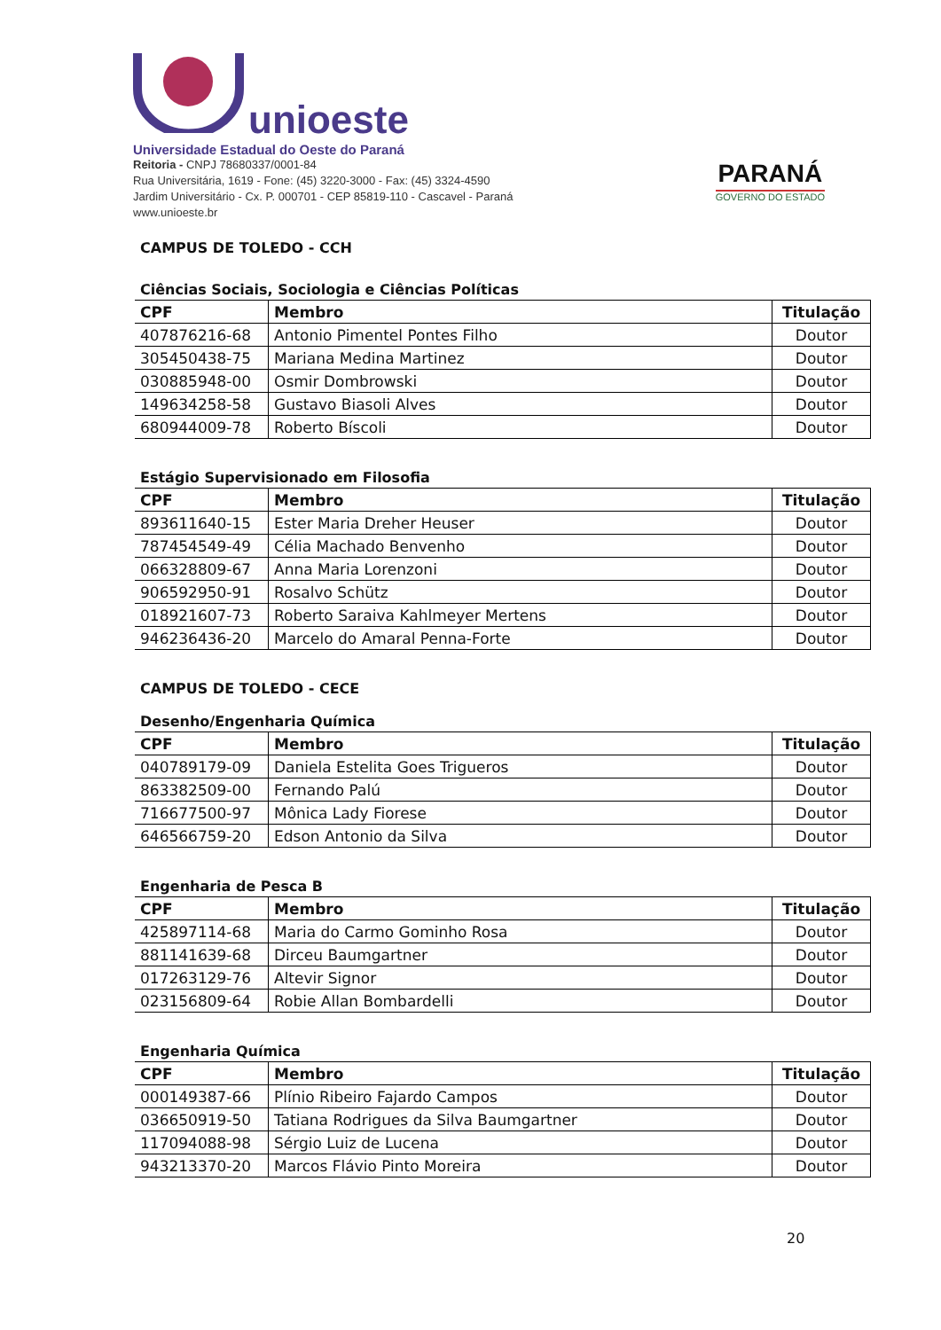unioeste
Universidade Estadual do Oeste do Paraná
Reitoria - CNPJ 78680337/0001-84
Rua Universitária, 1619 - Fone: (45) 3220-3000 - Fax: (45) 3324-4590
Jardim Universitário - Cx. P. 000701 - CEP 85819-110 - Cascavel - Paraná
www.unioeste.br
PARANÁ
GOVERNO DO ESTADO
CAMPUS DE TOLEDO - CCH
Ciências Sociais, Sociologia e Ciências Políticas
| CPF | Membro | Titulação |
| --- | --- | --- |
| 407876216-68 | Antonio Pimentel Pontes Filho | Doutor |
| 305450438-75 | Mariana Medina Martinez | Doutor |
| 030885948-00 | Osmir Dombrowski | Doutor |
| 149634258-58 | Gustavo Biasoli Alves | Doutor |
| 680944009-78 | Roberto Bíscoli | Doutor |
Estágio Supervisionado em Filosofia
| CPF | Membro | Titulação |
| --- | --- | --- |
| 893611640-15 | Ester Maria Dreher Heuser | Doutor |
| 787454549-49 | Célia Machado Benvenho | Doutor |
| 066328809-67 | Anna Maria Lorenzoni | Doutor |
| 906592950-91 | Rosalvo Schütz | Doutor |
| 018921607-73 | Roberto Saraiva Kahlmeyer Mertens | Doutor |
| 946236436-20 | Marcelo do Amaral Penna-Forte | Doutor |
CAMPUS DE TOLEDO - CECE
Desenho/Engenharia Química
| CPF | Membro | Titulação |
| --- | --- | --- |
| 040789179-09 | Daniela Estelita Goes Trigueros | Doutor |
| 863382509-00 | Fernando Palú | Doutor |
| 716677500-97 | Mônica Lady Fiorese | Doutor |
| 646566759-20 | Edson Antonio da Silva | Doutor |
Engenharia de Pesca B
| CPF | Membro | Titulação |
| --- | --- | --- |
| 425897114-68 | Maria do Carmo Gominho Rosa | Doutor |
| 881141639-68 | Dirceu Baumgartner | Doutor |
| 017263129-76 | Altevir Signor | Doutor |
| 023156809-64 | Robie Allan Bombardelli | Doutor |
Engenharia Química
| CPF | Membro | Titulação |
| --- | --- | --- |
| 000149387-66 | Plínio Ribeiro Fajardo Campos | Doutor |
| 036650919-50 | Tatiana Rodrigues da Silva Baumgartner | Doutor |
| 117094088-98 | Sérgio Luiz de Lucena | Doutor |
| 943213370-20 | Marcos Flávio Pinto Moreira | Doutor |
20